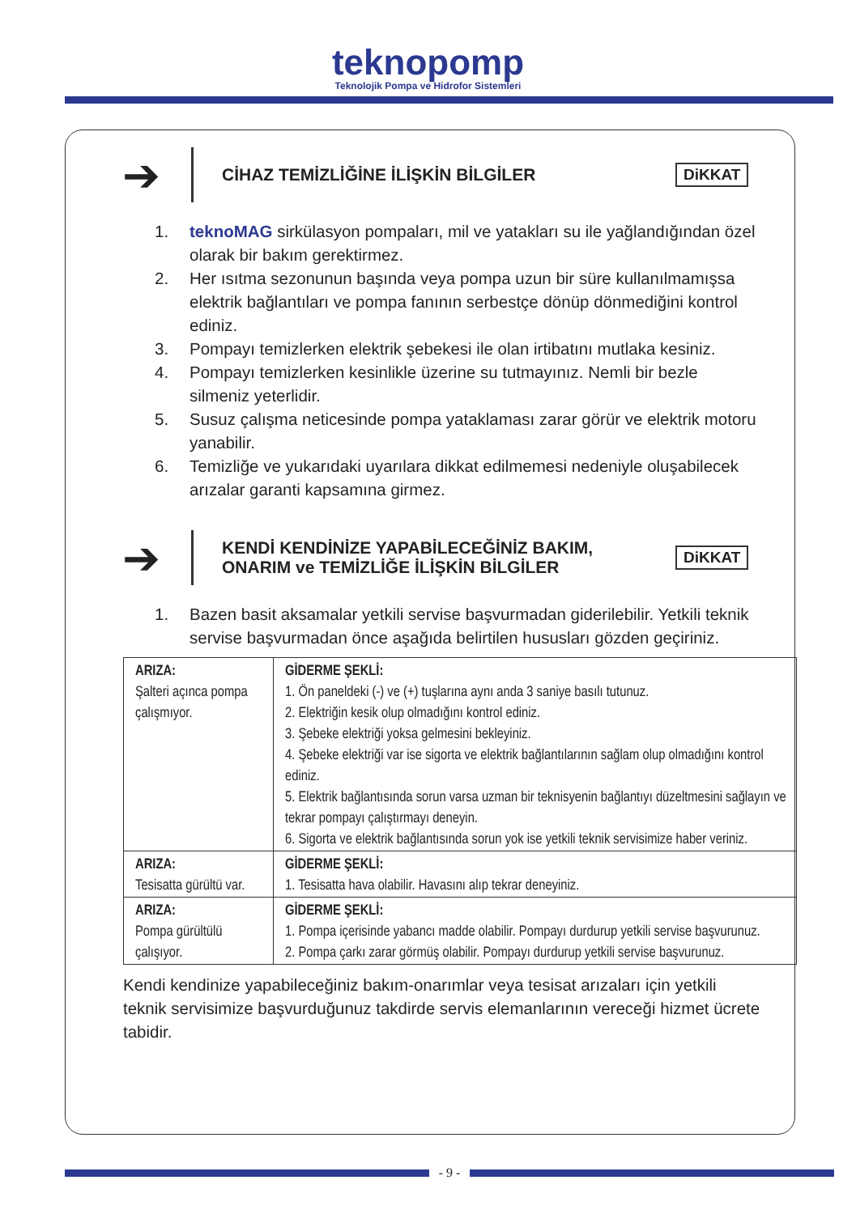teknopomp
Teknolojik Pompa ve Hidrofor Sistemleri
➔
CİHAZ TEMİZLİĞİNE İLİŞKİN BİLGİLER DiKKAT
1. teknoMAG sirkülasyon pompaları, mil ve yatakları su ile yağlandığından özel olarak bir bakım gerektirmez.
2. Her ısıtma sezonunun başında veya pompa uzun bir süre kullanılmamışsa elektrik bağlantıları ve pompa fanının serbestçe dönüp dönmediğini kontrol ediniz.
3. Pompayı temizlerken elektrik şebekesi ile olan irtibatını mutlaka kesiniz.
4. Pompayı temizlerken kesinlikle üzerine su tutmayınız. Nemli bir bezle silmeniz yeterlidir.
5. Susuz çalışma neticesinde pompa yataklaması zarar görür ve elektrik motoru yanabilir.
6. Temizliğe ve yukarıdaki uyarılara dikkat edilmemesi nedeniyle oluşabilecek arızalar garanti kapsamına girmez.
➔
KENDİ KENDİNİZE YAPABİLECEĞİNİZ BAKIM, ONARIM ve TEMİZLİĞE İLİŞKİN BİLGİLER
DiKKAT
1. Bazen basit aksamalar yetkili servise başvurmadan giderilebilir. Yetkili teknik servise başvurmadan önce aşağıda belirtilen hususları gözden geçiriniz.
| ARIZA: Şalteri açınca pompa çalışmıyor. | GİDERME ŞEKLİ: 1. Ön paneldeki (-) ve (+) tuşlarına aynı anda 3 saniye basılı tutunuz. 2. Elektriğin kesik olup olmadığını kontrol ediniz. 3. Şebeke elektriği yoksa gelmesini bekleyiniz. 4. Şebeke elektriği var ise sigorta ve elektrik bağlantılarının sağlam olup olmadığını kontrol ediniz. 5. Elektrik bağlantısında sorun varsa uzman bir teknisyenin bağlantıyı düzeltmesini sağlayın ve tekrar pompayı çalıştırmayı deneyin. 6. Sigorta ve elektrik bağlantısında sorun yok ise yetkili teknik servisimize haber veriniz. |
| ARIZA: Tesisatta gürültü var. | GİDERME ŞEKLİ: 1. Tesisatta hava olabilir. Havasını alıp tekrar deneyiniz. |
| ARIZA: Pompa gürültülü çalışıyor. | GİDERME ŞEKLİ: 1. Pompa içerisinde yabancı madde olabilir. Pompayı durdurup yetkili servise başvurunuz. 2. Pompa çarkı zarar görmüş olabilir. Pompayı durdurup yetkili servise başvurunuz. |
Kendi kendinize yapabileceğiniz bakım-onarımlar veya tesisat arızaları için yetkili teknik servisimize başvurduğunuz takdirde servis elemanlarının vereceği hizmet ücrete tabidir.
- 9 -